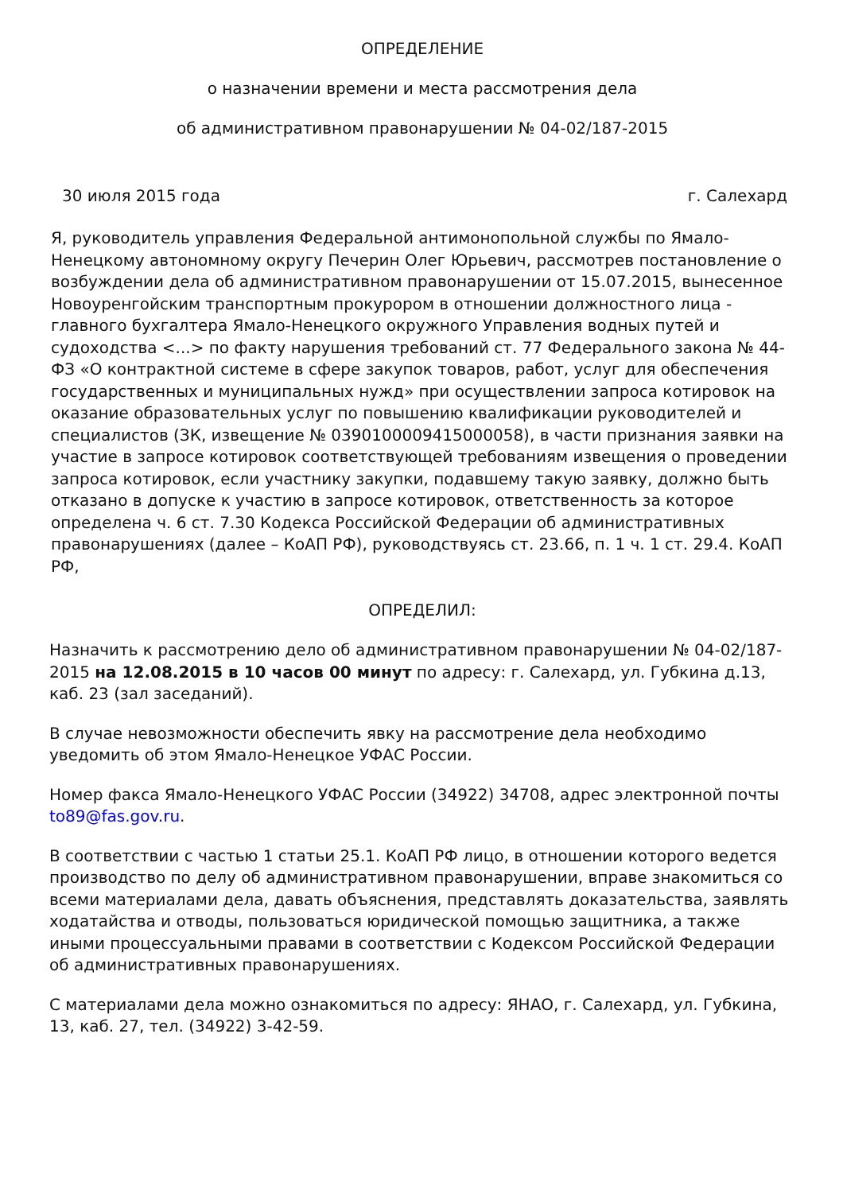ОПРЕДЕЛЕНИЕ
о назначении времени и места рассмотрения дела
об административном правонарушении № 04-02/187-2015
30 июля 2015 года г. Салехард
Я, руководитель управления Федеральной антимонопольной службы по Ямало-Ненецкому автономному округу Печерин Олег Юрьевич, рассмотрев постановление о возбуждении дела об административном правонарушении от 15.07.2015, вынесенное Новоуренгойским транспортным прокурором в отношении должностного лица - главного бухгалтера Ямало-Ненецкого окружного Управления водных путей и судоходства <...> по факту нарушения требований ст. 77 Федерального закона № 44-ФЗ «О контрактной системе в сфере закупок товаров, работ, услуг для обеспечения государственных и муниципальных нужд» при осуществлении запроса котировок на оказание образовательных услуг по повышению квалификации руководителей и специалистов (ЗК, извещение № 0390100009415000058), в части признания заявки на участие в запросе котировок соответствующей требованиям извещения о проведении запроса котировок, если участнику закупки, подавшему такую заявку, должно быть отказано в допуске к участию в запросе котировок, ответственность за которое определена ч. 6 ст. 7.30 Кодекса Российской Федерации об административных правонарушениях (далее – КоАП РФ), руководствуясь ст. 23.66, п. 1 ч. 1 ст. 29.4. КоАП РФ,
ОПРЕДЕЛИЛ:
Назначить к рассмотрению дело об административном правонарушении № 04-02/187-2015 на 12.08.2015 в 10 часов 00 минут по адресу: г. Салехард, ул. Губкина д.13, каб. 23 (зал заседаний).
В случае невозможности обеспечить явку на рассмотрение дела необходимо уведомить об этом Ямало-Ненецкое УФАС России.
Номер факса Ямало-Ненецкого УФАС России (34922) 34708, адрес электронной почты to89@fas.gov.ru.
В соответствии с частью 1 статьи 25.1. КоАП РФ лицо, в отношении которого ведется производство по делу об административном правонарушении, вправе знакомиться со всеми материалами дела, давать объяснения, представлять доказательства, заявлять ходатайства и отводы, пользоваться юридической помощью защитника, а также иными процессуальными правами в соответствии с Кодексом Российской Федерации об административных правонарушениях.
С материалами дела можно ознакомиться по адресу: ЯНАО, г. Салехард, ул. Губкина, 13, каб. 27, тел. (34922) 3-42-59.